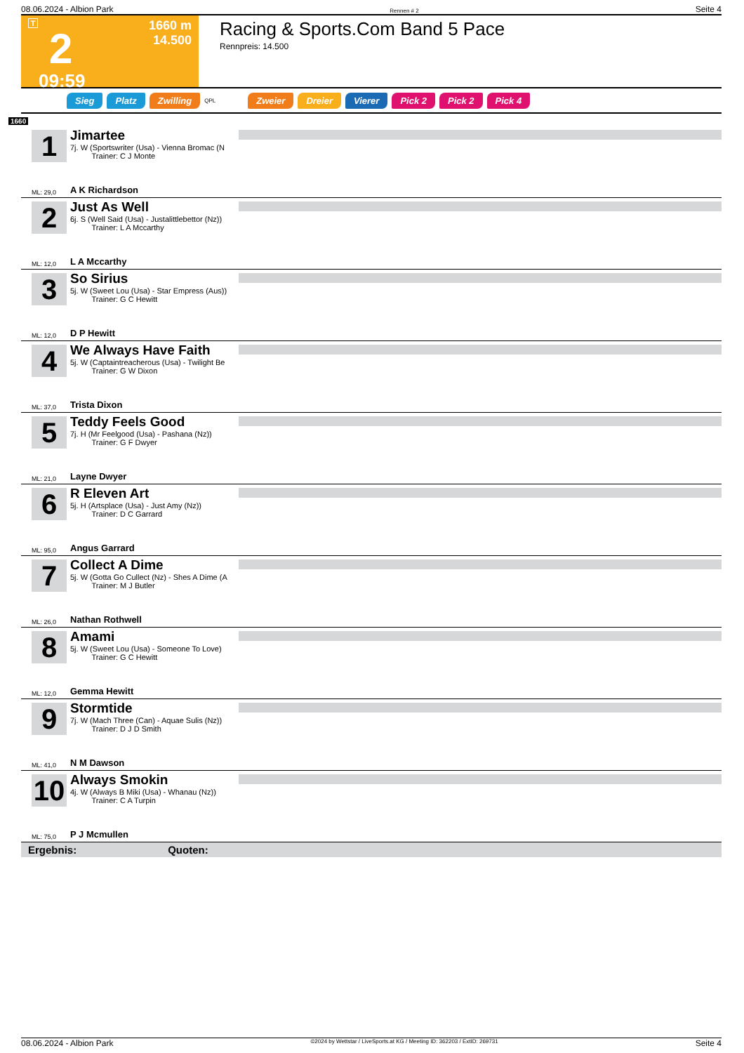08.06.2024 - Albion Park Rennen # 2 Seite 4
T
2
09:59
1660 m
14.500
Racing & Sports.Com Band 5 Pace
Rennpreis: 14.500
Sieg Platz Zwilling QPL Zweier Dreier Vierer Pick 2 Pick 2 Pick 4
1660
1
Jimartee
7j. W (Sportswriter (Usa) - Vienna Bromac (N
Trainer: C J Monte
ML: 29,0 A K Richardson
2
Just As Well
6j. S (Well Said (Usa) - Justalittlebettor (Nz))
Trainer: L A Mccarthy
ML: 12,0 L A Mccarthy
3
So Sirius
5j. W (Sweet Lou (Usa) - Star Empress (Aus))
Trainer: G C Hewitt
ML: 12,0 D P Hewitt
4
We Always Have Faith
5j. W (Captaintreacherous (Usa) - Twilight Be
Trainer: G W Dixon
ML: 37,0 Trista Dixon
5
Teddy Feels Good
7j. H (Mr Feelgood (Usa) - Pashana (Nz))
Trainer: G F Dwyer
ML: 21,0 Layne Dwyer
6
R Eleven Art
5j. H (Artsplace (Usa) - Just Amy (Nz))
Trainer: D C Garrard
ML: 95,0 Angus Garrard
7
Collect A Dime
5j. W (Gotta Go Cullect (Nz) - Shes A Dime (A
Trainer: M J Butler
ML: 26,0 Nathan Rothwell
8
Amami
5j. W (Sweet Lou (Usa) - Someone To Love)
Trainer: G C Hewitt
ML: 12,0 Gemma Hewitt
9
Stormtide
7j. W (Mach Three (Can) - Aquae Sulis (Nz))
Trainer: D J D Smith
ML: 41,0 N M Dawson
10
Always Smokin
4j. W (Always B Miki (Usa) - Whanau (Nz))
Trainer: C A Turpin
ML: 75,0 P J Mcmullen
Ergebnis: Quoten:
08.06.2024 - Albion Park ©2024 by Wettstar / LiveSports.at KG / Meeting ID: 362203 / ExtID: 269731 Seite 4